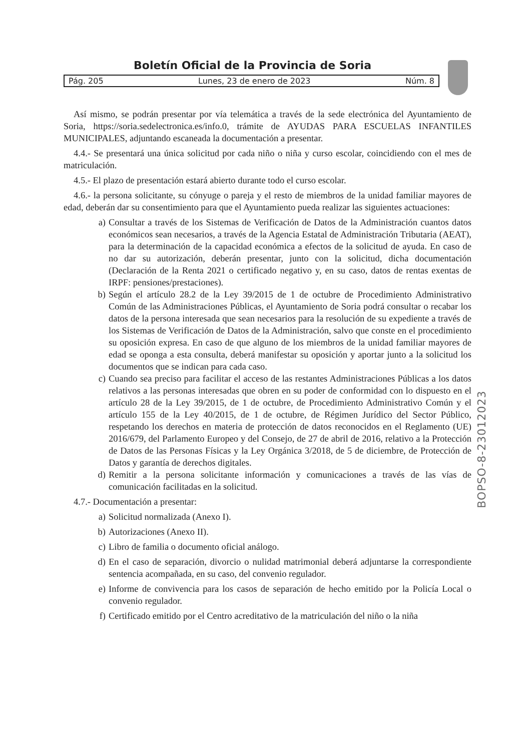Boletín Oficial de la Provincia de Soria
Pág. 205 Lunes, 23 de enero de 2023 Núm. 8
Así mismo, se podrán presentar por vía telemática a través de la sede electrónica del Ayuntamiento de Soria, https://soria.sedelectronica.es/info.0, trámite de AYUDAS PARA ESCUELAS INFANTILES MUNICIPALES, adjuntando escaneada la documentación a presentar.
4.4.- Se presentará una única solicitud por cada niño o niña y curso escolar, coincidiendo con el mes de matriculación.
4.5.- El plazo de presentación estará abierto durante todo el curso escolar.
4.6.- la persona solicitante, su cónyuge o pareja y el resto de miembros de la unidad familiar mayores de edad, deberán dar su consentimiento para que el Ayuntamiento pueda realizar las siguientes actuaciones:
a) Consultar a través de los Sistemas de Verificación de Datos de la Administración cuantos datos económicos sean necesarios, a través de la Agencia Estatal de Administración Tributaria (AEAT), para la determinación de la capacidad económica a efectos de la solicitud de ayuda. En caso de no dar su autorización, deberán presentar, junto con la solicitud, dicha documentación (Declaración de la Renta 2021 o certificado negativo y, en su caso, datos de rentas exentas de IRPF: pensiones/prestaciones).
b) Según el artículo 28.2 de la Ley 39/2015 de 1 de octubre de Procedimiento Administrativo Común de las Administraciones Públicas, el Ayuntamiento de Soria podrá consultar o recabar los datos de la persona interesada que sean necesarios para la resolución de su expediente a través de los Sistemas de Verificación de Datos de la Administración, salvo que conste en el procedimiento su oposición expresa. En caso de que alguno de los miembros de la unidad familiar mayores de edad se oponga a esta consulta, deberá manifestar su oposición y aportar junto a la solicitud los documentos que se indican para cada caso.
c) Cuando sea preciso para facilitar el acceso de las restantes Administraciones Públicas a los datos relativos a las personas interesadas que obren en su poder de conformidad con lo dispuesto en el artículo 28 de la Ley 39/2015, de 1 de octubre, de Procedimiento Administrativo Común y el artículo 155 de la Ley 40/2015, de 1 de octubre, de Régimen Jurídico del Sector Público, respetando los derechos en materia de protección de datos reconocidos en el Reglamento (UE) 2016/679, del Parlamento Europeo y del Consejo, de 27 de abril de 2016, relativo a la Protección de Datos de las Personas Físicas y la Ley Orgánica 3/2018, de 5 de diciembre, de Protección de Datos y garantía de derechos digitales.
d) Remitir a la persona solicitante información y comunicaciones a través de las vías de comunicación facilitadas en la solicitud.
4.7.- Documentación a presentar:
a) Solicitud normalizada (Anexo I).
b) Autorizaciones (Anexo II).
c) Libro de familia o documento oficial análogo.
d) En el caso de separación, divorcio o nulidad matrimonial deberá adjuntarse la correspondiente sentencia acompañada, en su caso, del convenio regulador.
e) Informe de convivencia para los casos de separación de hecho emitido por la Policía Local o convenio regulador.
f) Certificado emitido por el Centro acreditativo de la matriculación del niño o la niña
BOPSO-8-23012023